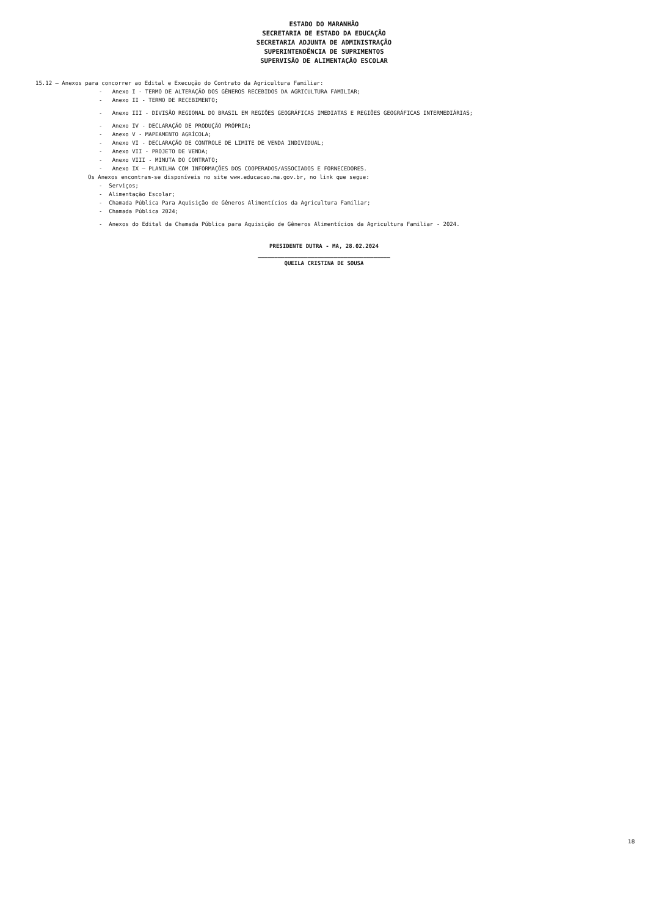ESTADO DO MARANHÃO
SECRETARIA DE ESTADO DA EDUCAÇÃO
SECRETARIA ADJUNTA DE ADMINISTRAÇÃO
SUPERINTENDÊNCIA DE SUPRIMENTOS
SUPERVISÃO DE ALIMENTAÇÃO ESCOLAR
15.12 – Anexos para concorrer ao Edital e Execução do Contrato da Agricultura Familiar:
- Anexo I - TERMO DE ALTERAÇÃO DOS GÊNEROS RECEBIDOS DA AGRICULTURA FAMILIAR;
- Anexo II - TERMO DE RECEBIMENTO;
- Anexo III - DIVISÃO REGIONAL DO BRASIL EM REGIÕES GEOGRÁFICAS IMEDIATAS E REGIÕES GEOGRÁFICAS INTERMEDIÁRIAS;
- Anexo IV - DECLARAÇÃO DE PRODUÇÃO PRÓPRIA;
- Anexo V - MAPEAMENTO AGRÍCOLA;
- Anexo VI - DECLARAÇÃO DE CONTROLE DE LIMITE DE VENDA INDIVIDUAL;
- Anexo VII - PROJETO DE VENDA;
- Anexo VIII - MINUTA DO CONTRATO;
- Anexo IX – PLANILHA COM INFORMAÇÕES DOS COOPERADOS/ASSOCIADOS E FORNECEDORES.
Os Anexos encontram-se disponíveis no site www.educacao.ma.gov.br, no link que segue:
- Serviços;
- Alimentação Escolar;
- Chamada Pública Para Aquisição de Gêneros Alimentícios da Agricultura Familiar;
- Chamada Pública 2024;
- Anexos do Edital da Chamada Pública para Aquisição de Gêneros Alimentícios da Agricultura Familiar - 2024.
PRESIDENTE DUTRA - MA, 28.02.2024
________________________________________
QUEILA CRISTINA DE SOUSA
18